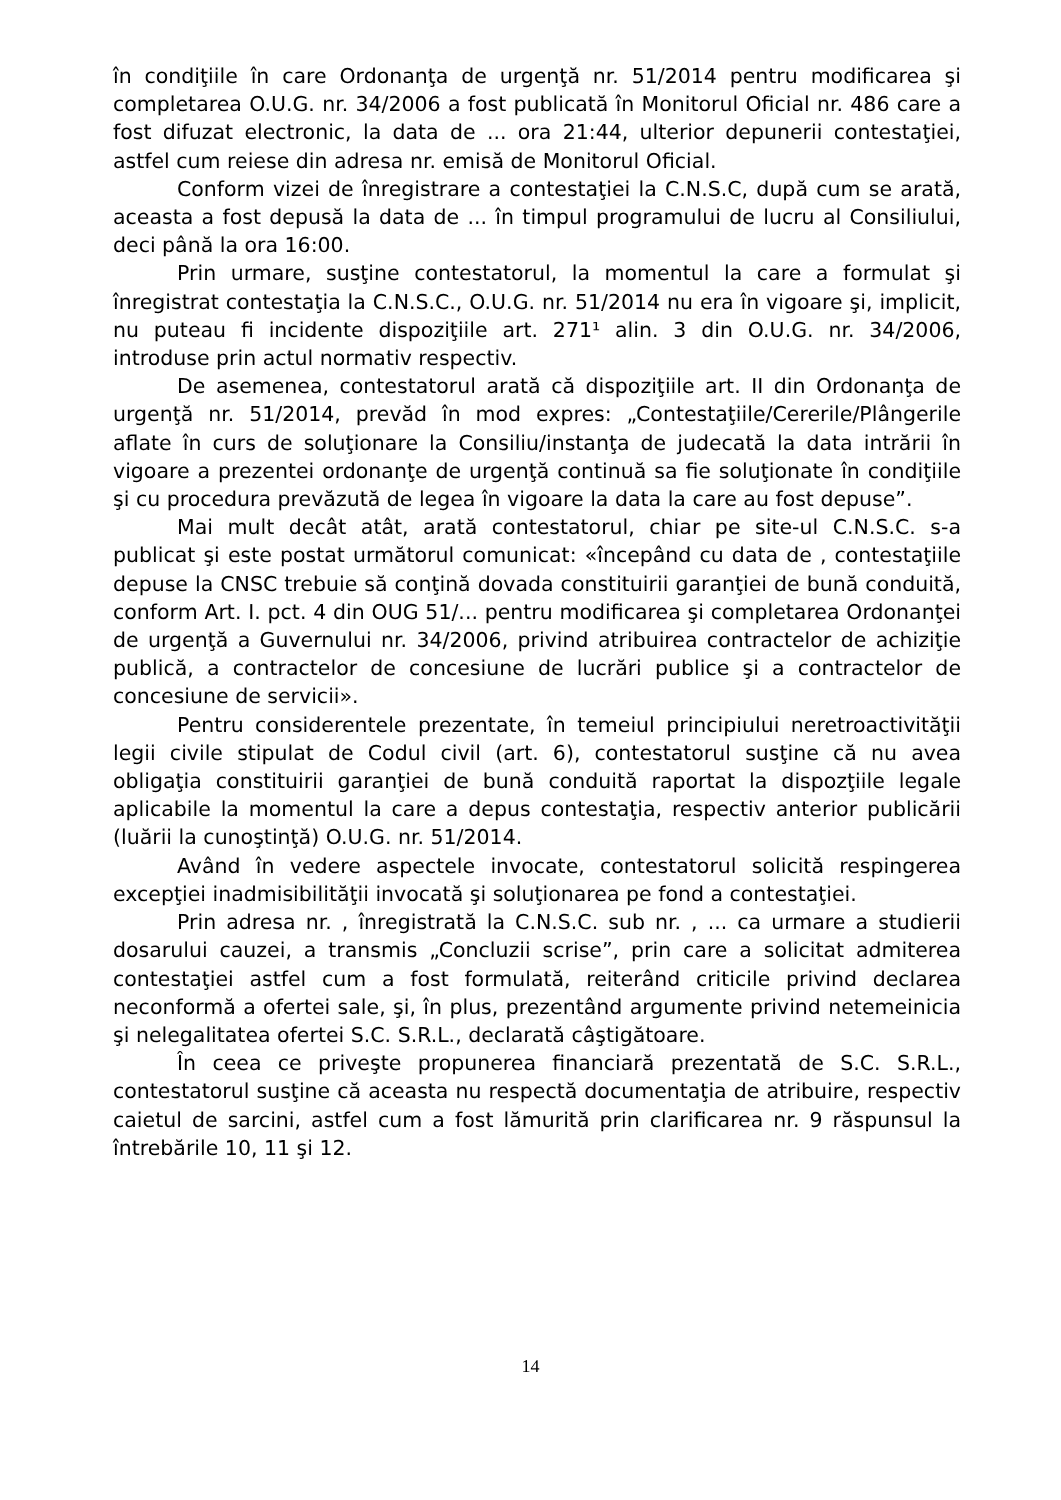în condiţiile în care Ordonanţa de urgenţă nr. 51/2014 pentru modificarea şi completarea O.U.G. nr. 34/2006 a fost publicată în Monitorul Oficial nr. 486 care a fost difuzat electronic, la data de ... ora 21:44, ulterior depunerii contestaţiei, astfel cum reiese din adresa nr. emisă de Monitorul Oficial.
Conform vizei de înregistrare a contestaţiei la C.N.S.C, după cum se arată, aceasta a fost depusă la data de ... în timpul programului de lucru al Consiliului, deci până la ora 16:00.
Prin urmare, susţine contestatorul, la momentul la care a formulat şi înregistrat contestaţia la C.N.S.C., O.U.G. nr. 51/2014 nu era în vigoare şi, implicit, nu puteau fi incidente dispoziţiile art. 271¹ alin. 3 din O.U.G. nr. 34/2006, introduse prin actul normativ respectiv.
De asemenea, contestatorul arată că dispoziţiile art. II din Ordonanţa de urgenţă nr. 51/2014, prevăd în mod expres: „Contestaţiile/Cererile/Plângerile aflate în curs de soluţionare la Consiliu/instanţa de judecată la data intrării în vigoare a prezentei ordonanţe de urgenţă continuă sa fie soluţionate în condiţiile şi cu procedura prevăzută de legea în vigoare la data la care au fost depuse”.
Mai mult decât atât, arată contestatorul, chiar pe site-ul C.N.S.C. s-a publicat şi este postat următorul comunicat: «începând cu data de , contestaţiile depuse la CNSC trebuie să conţină dovada constituirii garanţiei de bună conduită, conform Art. I. pct. 4 din OUG 51/... pentru modificarea şi completarea Ordonanţei de urgenţă a Guvernului nr. 34/2006, privind atribuirea contractelor de achiziţie publică, a contractelor de concesiune de lucrări publice şi a contractelor de concesiune de servicii».
Pentru considerentele prezentate, în temeiul principiului neretroactivităţii legii civile stipulat de Codul civil (art. 6), contestatorul susţine că nu avea obligaţia constituirii garanţiei de bună conduită raportat la dispozţiile legale aplicabile la momentul la care a depus contestaţia, respectiv anterior publicării (luării la cunoştinţă) O.U.G. nr. 51/2014.
Având în vedere aspectele invocate, contestatorul solicită respingerea excepţiei inadmisibilităţii invocată şi soluţionarea pe fond a contestaţiei.
Prin adresa nr. , înregistrată la C.N.S.C. sub nr. , ... ca urmare a studierii dosarului cauzei, a transmis „Concluzii scrise”, prin care a solicitat admiterea contestaţiei astfel cum a fost formulată, reiterând criticile privind declarea neconformă a ofertei sale, şi, în plus, prezentând argumente privind netemeinicia şi nelegalitatea ofertei S.C. S.R.L., declarată câştigătoare.
În ceea ce priveşte propunerea financiară prezentată de S.C. S.R.L., contestatorul susţine că aceasta nu respectă documentaţia de atribuire, respectiv caietul de sarcini, astfel cum a fost lămurită prin clarificarea nr. 9 răspunsul la întrebările 10, 11 şi 12.
14